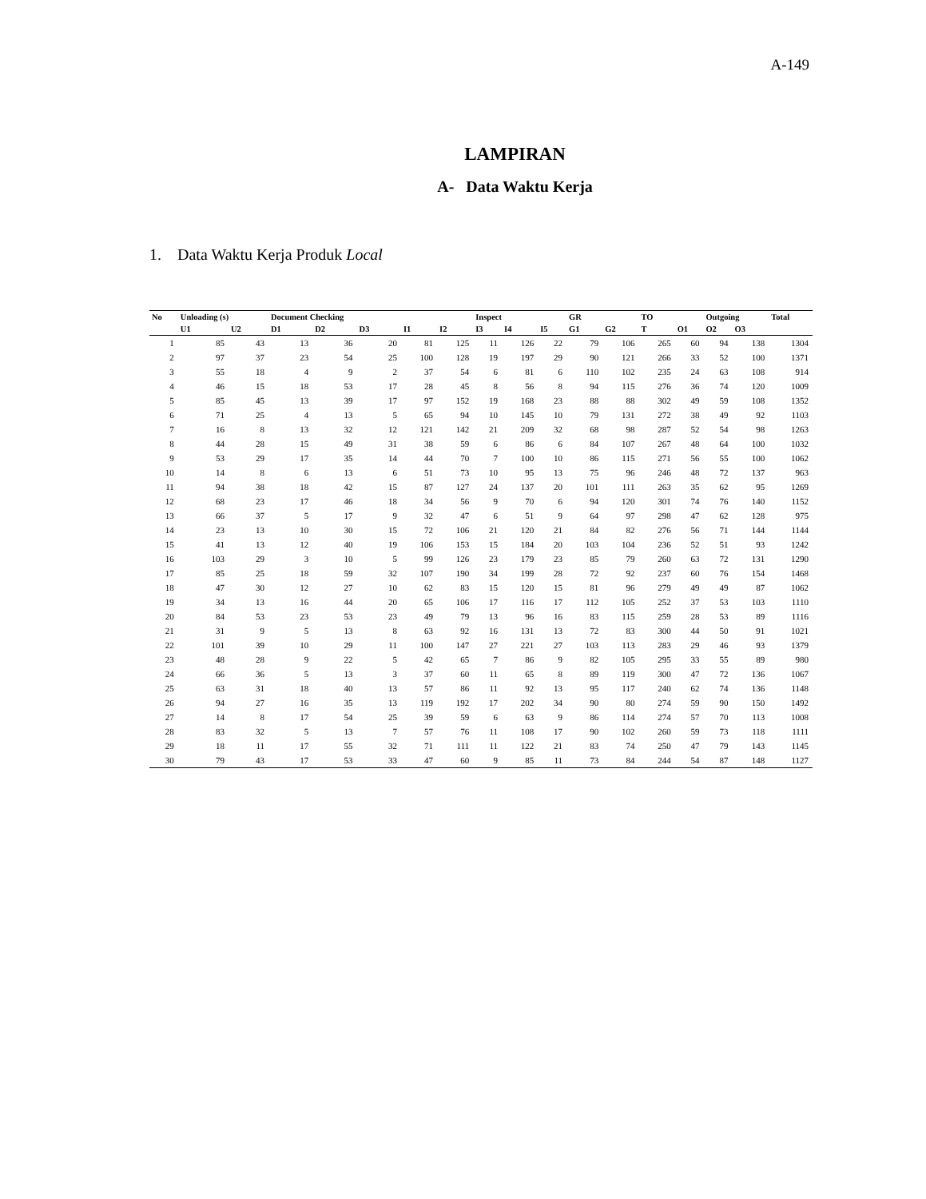A-149
LAMPIRAN
A- Data Waktu Kerja
1. Data Waktu Kerja Produk Local
| No | Unloading (s) | | Document Checking | | | | | Inspect | | | GR | | TO | | Outgoing | | Total |
| --- | --- | --- | --- | --- | --- | --- | --- | --- | --- | --- | --- | --- | --- | --- | --- | --- | --- |
| | U1 | U2 | D1 | D2 | D3 | I1 | I2 | I3 | I4 | I5 | G1 | G2 | T | O1 | O2 | O3 | |
| 1 | 85 | 43 | 13 | 36 | 20 | 81 | 125 | 11 | 126 | 22 | 79 | 106 | 265 | 60 | 94 | 138 | 1304 |
| 2 | 97 | 37 | 23 | 54 | 25 | 100 | 128 | 19 | 197 | 29 | 90 | 121 | 266 | 33 | 52 | 100 | 1371 |
| 3 | 55 | 18 | 4 | 9 | 2 | 37 | 54 | 6 | 81 | 6 | 110 | 102 | 235 | 24 | 63 | 108 | 914 |
| 4 | 46 | 15 | 18 | 53 | 17 | 28 | 45 | 8 | 56 | 8 | 94 | 115 | 276 | 36 | 74 | 120 | 1009 |
| 5 | 85 | 45 | 13 | 39 | 17 | 97 | 152 | 19 | 168 | 23 | 88 | 88 | 302 | 49 | 59 | 108 | 1352 |
| 6 | 71 | 25 | 4 | 13 | 5 | 65 | 94 | 10 | 145 | 10 | 79 | 131 | 272 | 38 | 49 | 92 | 1103 |
| 7 | 16 | 8 | 13 | 32 | 12 | 121 | 142 | 21 | 209 | 32 | 68 | 98 | 287 | 52 | 54 | 98 | 1263 |
| 8 | 44 | 28 | 15 | 49 | 31 | 38 | 59 | 6 | 86 | 6 | 84 | 107 | 267 | 48 | 64 | 100 | 1032 |
| 9 | 53 | 29 | 17 | 35 | 14 | 44 | 70 | 7 | 100 | 10 | 86 | 115 | 271 | 56 | 55 | 100 | 1062 |
| 10 | 14 | 8 | 6 | 13 | 6 | 51 | 73 | 10 | 95 | 13 | 75 | 96 | 246 | 48 | 72 | 137 | 963 |
| 11 | 94 | 38 | 18 | 42 | 15 | 87 | 127 | 24 | 137 | 20 | 101 | 111 | 263 | 35 | 62 | 95 | 1269 |
| 12 | 68 | 23 | 17 | 46 | 18 | 34 | 56 | 9 | 70 | 6 | 94 | 120 | 301 | 74 | 76 | 140 | 1152 |
| 13 | 66 | 37 | 5 | 17 | 9 | 32 | 47 | 6 | 51 | 9 | 64 | 97 | 298 | 47 | 62 | 128 | 975 |
| 14 | 23 | 13 | 10 | 30 | 15 | 72 | 106 | 21 | 120 | 21 | 84 | 82 | 276 | 56 | 71 | 144 | 1144 |
| 15 | 41 | 13 | 12 | 40 | 19 | 106 | 153 | 15 | 184 | 20 | 103 | 104 | 236 | 52 | 51 | 93 | 1242 |
| 16 | 103 | 29 | 3 | 10 | 5 | 99 | 126 | 23 | 179 | 23 | 85 | 79 | 260 | 63 | 72 | 131 | 1290 |
| 17 | 85 | 25 | 18 | 59 | 32 | 107 | 190 | 34 | 199 | 28 | 72 | 92 | 237 | 60 | 76 | 154 | 1468 |
| 18 | 47 | 30 | 12 | 27 | 10 | 62 | 83 | 15 | 120 | 15 | 81 | 96 | 279 | 49 | 49 | 87 | 1062 |
| 19 | 34 | 13 | 16 | 44 | 20 | 65 | 106 | 17 | 116 | 17 | 112 | 105 | 252 | 37 | 53 | 103 | 1110 |
| 20 | 84 | 53 | 23 | 53 | 23 | 49 | 79 | 13 | 96 | 16 | 83 | 115 | 259 | 28 | 53 | 89 | 1116 |
| 21 | 31 | 9 | 5 | 13 | 8 | 63 | 92 | 16 | 131 | 13 | 72 | 83 | 300 | 44 | 50 | 91 | 1021 |
| 22 | 101 | 39 | 10 | 29 | 11 | 100 | 147 | 27 | 221 | 27 | 103 | 113 | 283 | 29 | 46 | 93 | 1379 |
| 23 | 48 | 28 | 9 | 22 | 5 | 42 | 65 | 7 | 86 | 9 | 82 | 105 | 295 | 33 | 55 | 89 | 980 |
| 24 | 66 | 36 | 5 | 13 | 3 | 37 | 60 | 11 | 65 | 8 | 89 | 119 | 300 | 47 | 72 | 136 | 1067 |
| 25 | 63 | 31 | 18 | 40 | 13 | 57 | 86 | 11 | 92 | 13 | 95 | 117 | 240 | 62 | 74 | 136 | 1148 |
| 26 | 94 | 27 | 16 | 35 | 13 | 119 | 192 | 17 | 202 | 34 | 90 | 80 | 274 | 59 | 90 | 150 | 1492 |
| 27 | 14 | 8 | 17 | 54 | 25 | 39 | 59 | 6 | 63 | 9 | 86 | 114 | 274 | 57 | 70 | 113 | 1008 |
| 28 | 83 | 32 | 5 | 13 | 7 | 57 | 76 | 11 | 108 | 17 | 90 | 102 | 260 | 59 | 73 | 118 | 1111 |
| 29 | 18 | 11 | 17 | 55 | 32 | 71 | 111 | 11 | 122 | 21 | 83 | 74 | 250 | 47 | 79 | 143 | 1145 |
| 30 | 79 | 43 | 17 | 53 | 33 | 47 | 60 | 9 | 85 | 11 | 73 | 84 | 244 | 54 | 87 | 148 | 1127 |